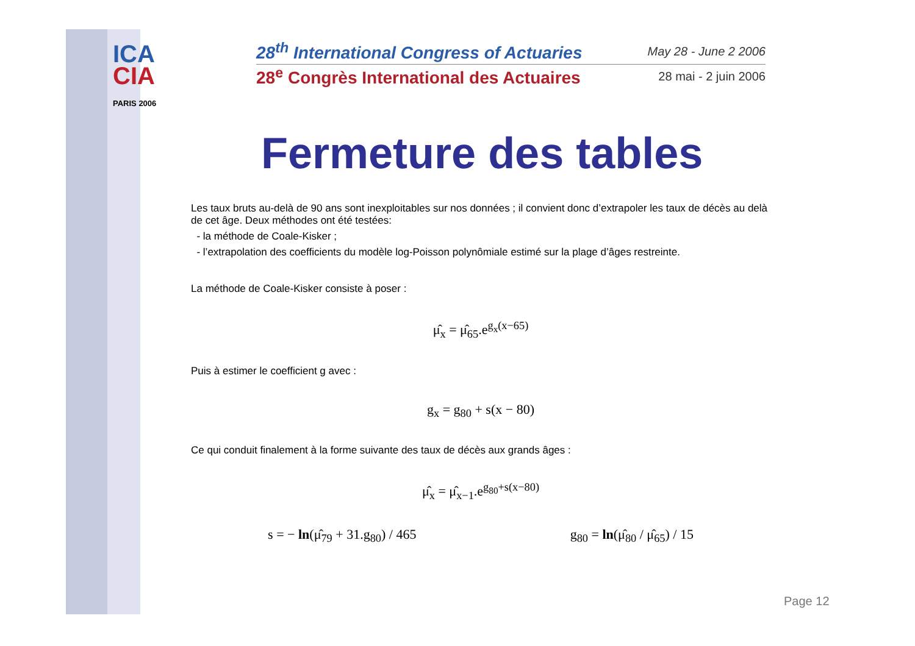ICA
CIA
PARIS 2006
28<sup>th</sup> International Congress of Actuaries May 28 - June 2 2006
28<sup>e</sup> Congrès International des Actuaires 28 mai - 2 juin 2006
Fermeture des tables
Les taux bruts au-delà de 90 ans sont inexploitables sur nos données ; il convient donc d’extrapoler les taux de décès au delà de cet âge. Deux méthodes ont été testées:
- la méthode de Coale-Kisker ;
- l’extrapolation des coefficients du modèle log-Poisson polynômiale estimé sur la plage d’âges restreinte.
La méthode de Coale-Kisker consiste à poser :
μ̂<sub>x</sub> = μ̂<sub>65</sub>.e<sup>g<sub>x</sub>(x−65)</sup>
Puis à estimer le coefficient g avec :
g<sub>x</sub> = g<sub>80</sub> + s(x − 80)
Ce qui conduit finalement à la forme suivante des taux de décès aux grands âges :
μ̂<sub>x</sub> = μ̂<sub>x−1</sub>.e<sup>g<sub>80</sub>+s(x−80)</sup>
s = − ln(μ̂<sub>79</sub> + 31.g<sub>80</sub>) / 465 g<sub>80</sub> = ln(μ̂<sub>80</sub> / μ̂<sub>65</sub>) / 15
Page 12